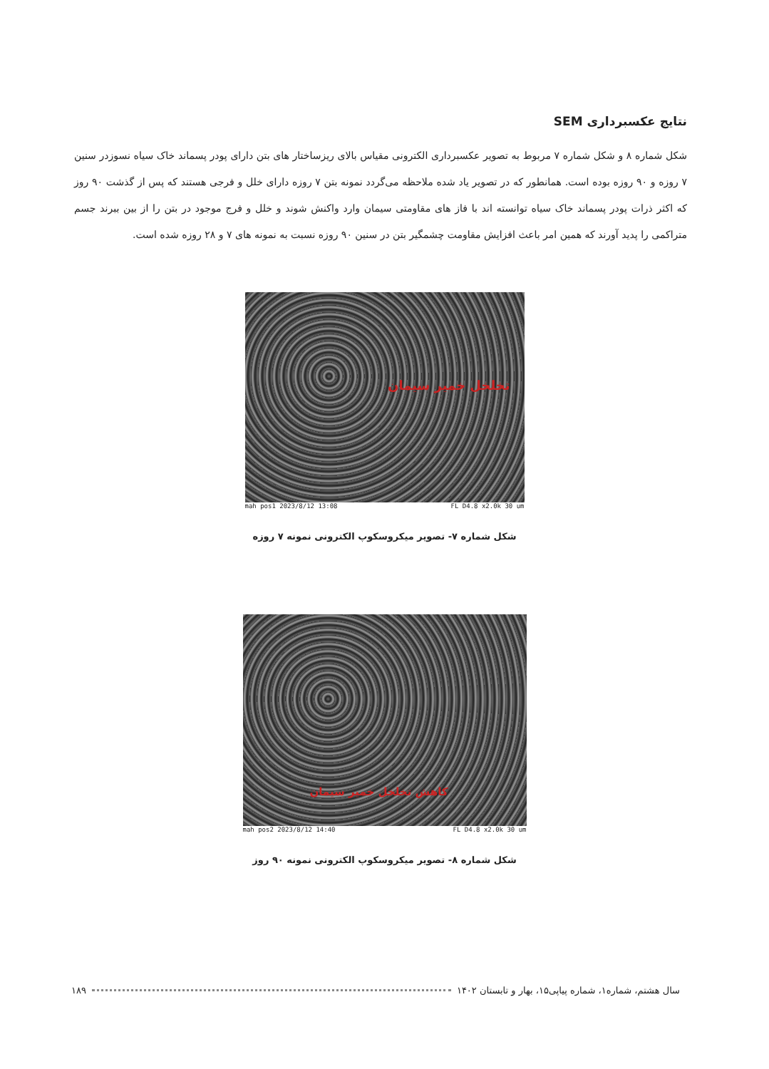نتایج عکسبرداری SEM
شکل شماره ۸ و شکل شماره ۷ مربوط به تصویر عکسبرداری الکترونی مقیاس بالای ریزساختار های بتن دارای پودر پسماند خاک سیاه نسوزدر سنین ۷ روزه و ۹۰ روزه بوده است. همانطور که در تصویر یاد شده ملاحظه می‌گردد نمونه بتن ۷ روزه دارای خلل و فرجی هستند که پس از گذشت ۹۰ روز که اکثر ذرات پودر پسماند خاک سیاه توانسته اند با فاز های مقاومتی سیمان وارد واکنش شوند و خلل و فرج موجود در بتن را از بین ببرند جسم متراکمی را پدید آورند که همین امر باعث افزایش مقاومت چشمگیر بتن در سنین ۹۰ روزه نسبت به نمونه های ۷ و ۲۸ روزه شده است.
تخلخل خمیر سیمان
mah pos1 2023/8/12 13:08 FL D4.8 x2.0k 30 um
شکل شماره ۷- تصویر میکروسکوپ الکترونی نمونه ۷ روزه
کاهش تخلخل خمیر سیمان
mah pos2 2023/8/12 14:40 FL D4.8 x2.0k 30 um
شکل شماره ۸- تصویر میکروسکوپ الکترونی نمونه ۹۰ روز
سال هشتم، شماره۱، شماره پیاپی۱۵، بهار و تابستان ۱۴۰۲ ۱۸۹